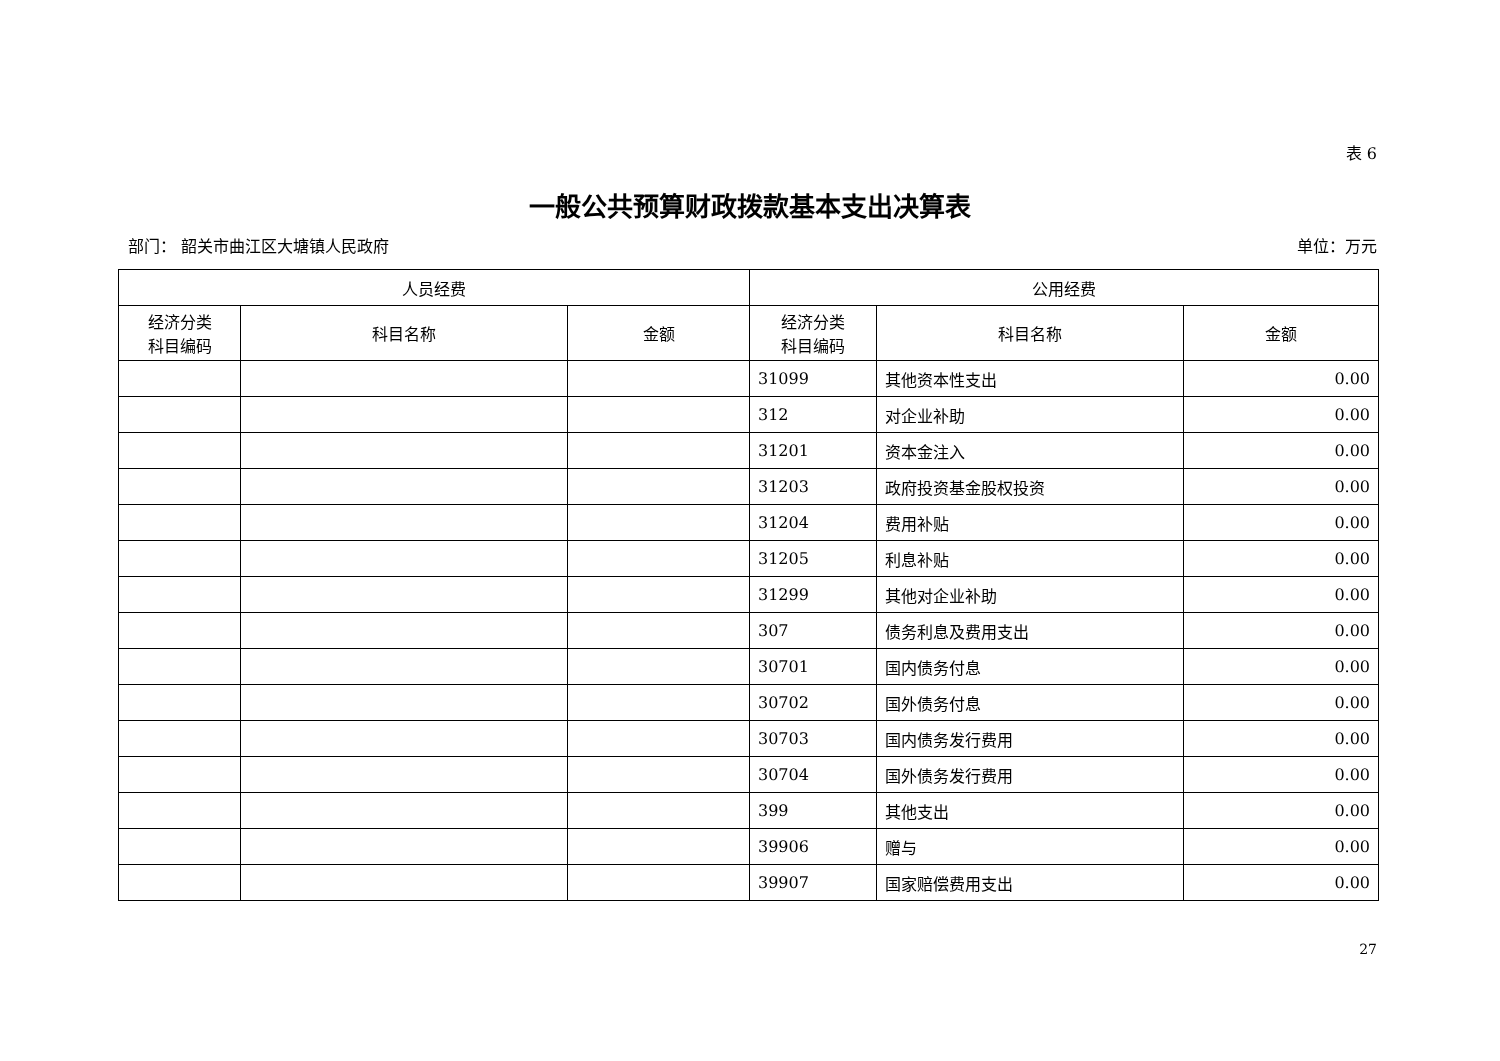表 6
一般公共预算财政拨款基本支出决算表
部门： 韶关市曲江区大塘镇人民政府 单位：万元
| 人员经费 | | | 公用经费 | | |
| --- | --- | --- | --- | --- | --- |
| 经济分类 科目编码 | 科目名称 | 金额 | 经济分类 科目编码 | 科目名称 | 金额 |
| | | | 31099 | 其他资本性支出 | 0.00 |
| | | | 312 | 对企业补助 | 0.00 |
| | | | 31201 | 资本金注入 | 0.00 |
| | | | 31203 | 政府投资基金股权投资 | 0.00 |
| | | | 31204 | 费用补贴 | 0.00 |
| | | | 31205 | 利息补贴 | 0.00 |
| | | | 31299 | 其他对企业补助 | 0.00 |
| | | | 307 | 债务利息及费用支出 | 0.00 |
| | | | 30701 | 国内债务付息 | 0.00 |
| | | | 30702 | 国外债务付息 | 0.00 |
| | | | 30703 | 国内债务发行费用 | 0.00 |
| | | | 30704 | 国外债务发行费用 | 0.00 |
| | | | 399 | 其他支出 | 0.00 |
| | | | 39906 | 赠与 | 0.00 |
| | | | 39907 | 国家赔偿费用支出 | 0.00 |
27